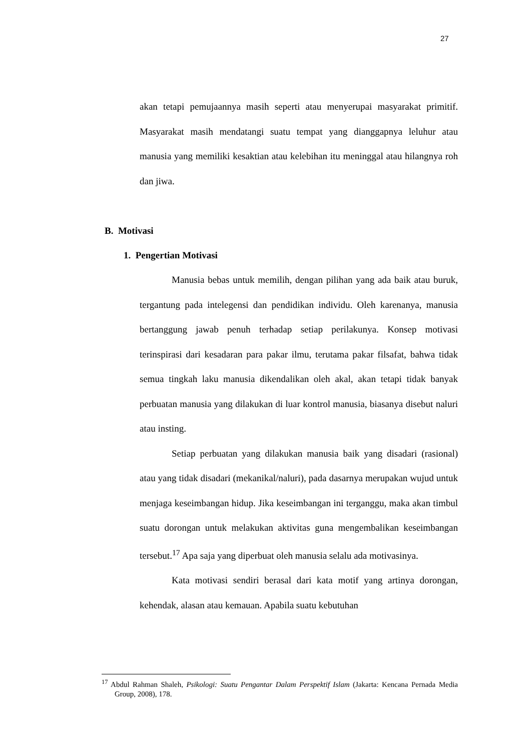27
akan tetapi pemujaannya masih seperti atau menyerupai masyarakat primitif. Masyarakat masih mendatangi suatu tempat yang dianggapnya leluhur atau manusia yang memiliki kesaktian atau kelebihan itu meninggal atau hilangnya roh dan jiwa.
B. Motivasi
1. Pengertian Motivasi
Manusia bebas untuk memilih, dengan pilihan yang ada baik atau buruk, tergantung pada intelegensi dan pendidikan individu. Oleh karenanya, manusia bertanggung jawab penuh terhadap setiap perilakunya. Konsep motivasi terinspirasi dari kesadaran para pakar ilmu, terutama pakar filsafat, bahwa tidak semua tingkah laku manusia dikendalikan oleh akal, akan tetapi tidak banyak perbuatan manusia yang dilakukan di luar kontrol manusia, biasanya disebut naluri atau insting.
Setiap perbuatan yang dilakukan manusia baik yang disadari (rasional) atau yang tidak disadari (mekanikal/naluri), pada dasarnya merupakan wujud untuk menjaga keseimbangan hidup. Jika keseimbangan ini terganggu, maka akan timbul suatu dorongan untuk melakukan aktivitas guna mengembalikan keseimbangan tersebut.<sup>17</sup> Apa saja yang diperbuat oleh manusia selalu ada motivasinya.
Kata motivasi sendiri berasal dari kata motif yang artinya dorongan, kehendak, alasan atau kemauan. Apabila suatu kebutuhan
<sup>17</sup> Abdul Rahman Shaleh, Psikologi: Suatu Pengantar Dalam Perspektif Islam (Jakarta: Kencana Pernada Media Group, 2008), 178.